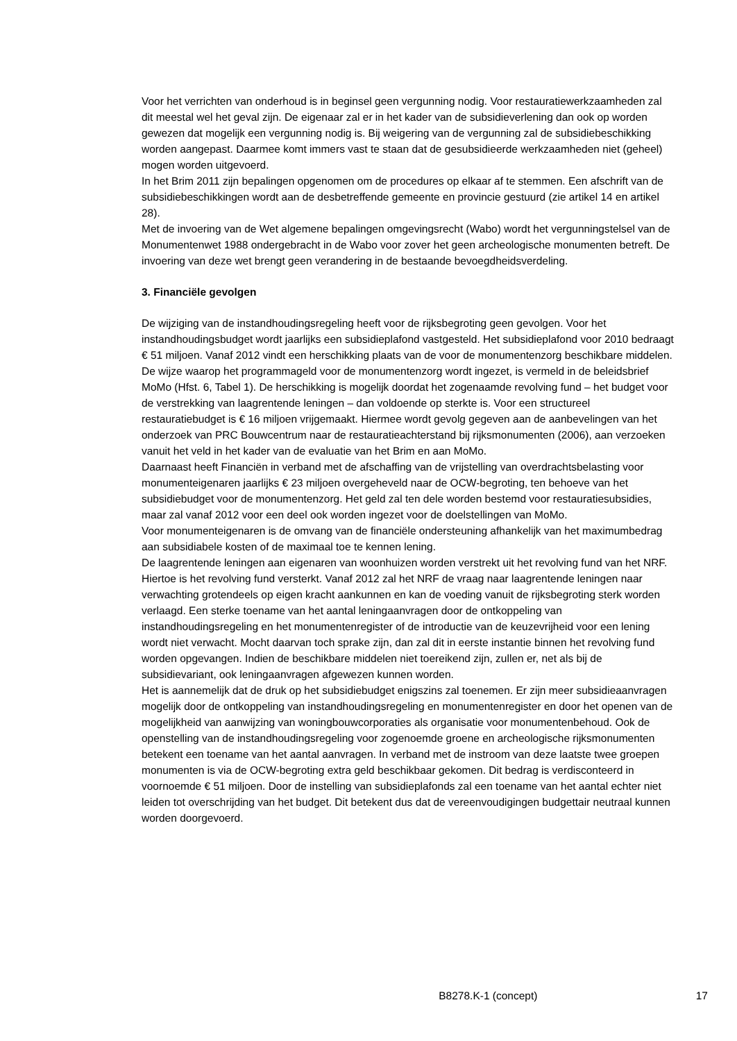Voor het verrichten van onderhoud is in beginsel geen vergunning nodig. Voor restauratiewerkzaamheden zal dit meestal wel het geval zijn. De eigenaar zal er in het kader van de subsidieverlening dan ook op worden gewezen dat mogelijk een vergunning nodig is. Bij weigering van de vergunning zal de subsidiebeschikking worden aangepast. Daarmee komt immers vast te staan dat de gesubsidieerde werkzaamheden niet (geheel) mogen worden uitgevoerd.
In het Brim 2011 zijn bepalingen opgenomen om de procedures op elkaar af te stemmen. Een afschrift van de subsidiebeschikkingen wordt aan de desbetreffende gemeente en provincie gestuurd (zie artikel 14 en artikel 28).
Met de invoering van de Wet algemene bepalingen omgevingsrecht (Wabo) wordt het vergunningstelsel van de Monumentenwet 1988 ondergebracht in de Wabo voor zover het geen archeologische monumenten betreft. De invoering van deze wet brengt geen verandering in de bestaande bevoegdheidsverdeling.
3. Financiële gevolgen
De wijziging van de instandhoudingsregeling heeft voor de rijksbegroting geen gevolgen. Voor het instandhoudingsbudget wordt jaarlijks een subsidieplafond vastgesteld. Het subsidieplafond voor 2010 bedraagt € 51 miljoen. Vanaf 2012 vindt een herschikking plaats van de voor de monumentenzorg beschikbare middelen. De wijze waarop het programmageld voor de monumentenzorg wordt ingezet, is vermeld in de beleidsbrief MoMo (Hfst. 6, Tabel 1). De herschikking is mogelijk doordat het zogenaamde revolving fund – het budget voor de verstrekking van laagrentende leningen – dan voldoende op sterkte is. Voor een structureel restauratiebudget is € 16 miljoen vrijgemaakt. Hiermee wordt gevolg gegeven aan de aanbevelingen van het onderzoek van PRC Bouwcentrum naar de restauratieachterstand bij rijksmonumenten (2006), aan verzoeken vanuit het veld in het kader van de evaluatie van het Brim en aan MoMo.
Daarnaast heeft Financiën in verband met de afschaffing van de vrijstelling van overdrachtsbelasting voor monumenteigenaren jaarlijks € 23 miljoen overgeheveld naar de OCW-begroting, ten behoeve van het subsidiebudget voor de monumentenzorg. Het geld zal ten dele worden bestemd voor restauratiesubsidies, maar zal vanaf 2012 voor een deel ook worden ingezet voor de doelstellingen van MoMo.
Voor monumenteigenaren is de omvang van de financiële ondersteuning afhankelijk van het maximumbedrag aan subsidiabele kosten of de maximaal toe te kennen lening.
De laagrentende leningen aan eigenaren van woonhuizen worden verstrekt uit het revolving fund van het NRF. Hiertoe is het revolving fund versterkt. Vanaf 2012 zal het NRF de vraag naar laagrentende leningen naar verwachting grotendeels op eigen kracht aankunnen en kan de voeding vanuit de rijksbegroting sterk worden verlaagd. Een sterke toename van het aantal leningaanvragen door de ontkoppeling van instandhoudingsregeling en het monumentenregister of de introductie van de keuzevrijheid voor een lening wordt niet verwacht. Mocht daarvan toch sprake zijn, dan zal dit in eerste instantie binnen het revolving fund worden opgevangen. Indien de beschikbare middelen niet toereikend zijn, zullen er, net als bij de subsidievariant, ook leningaanvragen afgewezen kunnen worden.
Het is aannemelijk dat de druk op het subsidiebudget enigszins zal toenemen. Er zijn meer subsidieaanvragen mogelijk door de ontkoppeling van instandhoudingsregeling en monumentenregister en door het openen van de mogelijkheid van aanwijzing van woningbouwcorporaties als organisatie voor monumentenbehoud. Ook de openstelling van de instandhoudingsregeling voor zogenoemde groene en archeologische rijksmonumenten betekent een toename van het aantal aanvragen. In verband met de instroom van deze laatste twee groepen monumenten is via de OCW-begroting extra geld beschikbaar gekomen. Dit bedrag is verdisconteerd in voornoemde € 51 miljoen. Door de instelling van subsidieplafonds zal een toename van het aantal echter niet leiden tot overschrijding van het budget. Dit betekent dus dat de vereenvoudigingen budgettair neutraal kunnen worden doorgevoerd.
B8278.K-1 (concept) 17